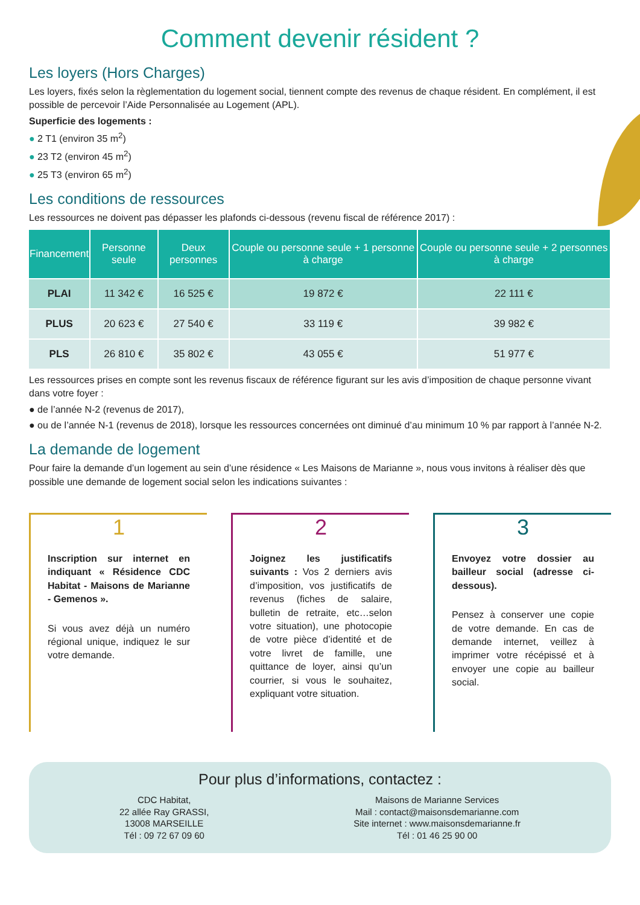Comment devenir résident ?
Les loyers (Hors Charges)
Les loyers, fixés selon la règlementation du logement social, tiennent compte des revenus de chaque résident. En complément, il est possible de percevoir l’Aide Personnalisée au Logement (APL).
Superficie des logements :
● 2 T1 (environ 35 m<sup>2</sup>)
● 23 T2 (environ 45 m<sup>2</sup>)
● 25 T3 (environ 65 m<sup>2</sup>)
Les conditions de ressources
Les ressources ne doivent pas dépasser les plafonds ci-dessous (revenu fiscal de référence 2017) :
| Financement | Personne seule | Deux personnes | Couple ou personne seule + 1 personne à charge | Couple ou personne seule + 2 personnes à charge |
| --- | --- | --- | --- | --- |
| PLAI | 11 342 € | 16 525 € | 19 872 € | 22 111 € |
| PLUS | 20 623 € | 27 540 € | 33 119 € | 39 982 € |
| PLS | 26 810 € | 35 802 € | 43 055 € | 51 977 € |
Les ressources prises en compte sont les revenus fiscaux de référence figurant sur les avis d’imposition de chaque personne vivant dans votre foyer :
● de l’année N-2 (revenus de 2017),
● ou de l’année N-1 (revenus de 2018), lorsque les ressources concernées ont diminué d’au minimum 10 % par rapport à l’année N-2.
La demande de logement
Pour faire la demande d’un logement au sein d’une résidence « Les Maisons de Marianne », nous vous invitons à réaliser dès que possible une demande de logement social selon les indications suivantes :
1
Inscription sur internet en indiquant « Résidence CDC Habitat - Maisons de Marianne - Gemenos ».
Si vous avez déjà un numéro régional unique, indiquez le sur votre demande.
2
Joignez les justificatifs suivants : Vos 2 derniers avis d’imposition, vos justificatifs de revenus (fiches de salaire, bulletin de retraite, etc…selon votre situation), une photocopie de votre pièce d’identité et de votre livret de famille, une quittance de loyer, ainsi qu’un courrier, si vous le souhaitez, expliquant votre situation.
3
Envoyez votre dossier au bailleur social (adresse ci-dessous).
Pensez à conserver une copie de votre demande. En cas de demande internet, veillez à imprimer votre récépissé et à envoyer une copie au bailleur social.
Pour plus d’informations, contactez :
CDC Habitat,
22 allée Ray GRASSI,
13008 MARSEILLE
Tél : 09 72 67 09 60
Maisons de Marianne Services
Mail : contact@maisonsdemarianne.com
Site internet : www.maisonsdemarianne.fr
Tél : 01 46 25 90 00